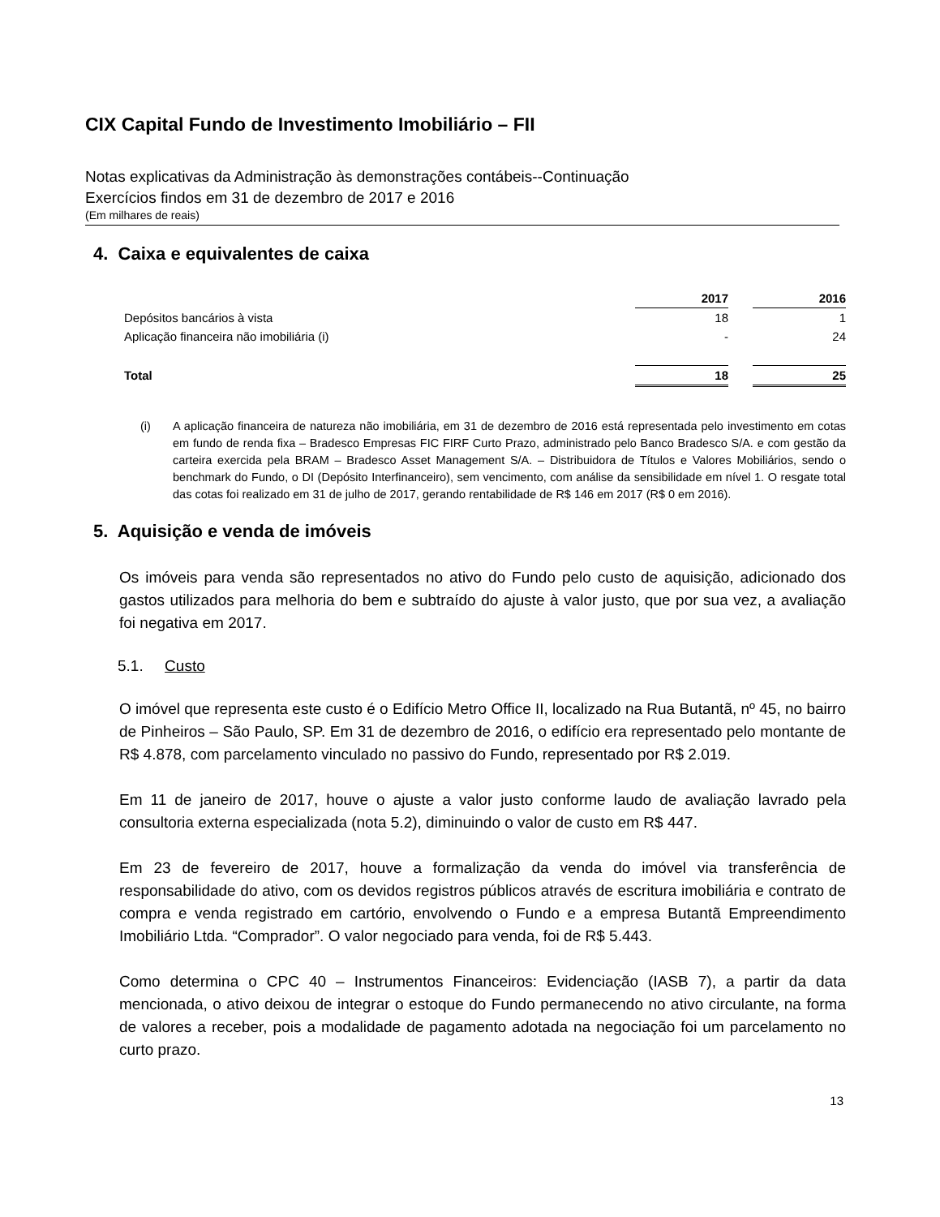CIX Capital Fundo de Investimento Imobiliário – FII
Notas explicativas da Administração às demonstrações contábeis--Continuação
Exercícios findos em 31 de dezembro de 2017 e 2016
(Em milhares de reais)
4. Caixa e equivalentes de caixa
| | 2017 | | 2016 |
| Depósitos bancários à vista | 18 | | 1 |
| Aplicação financeira não imobiliária (i) | - | | 24 |
| Total | 18 | | 25 |
(i) A aplicação financeira de natureza não imobiliária, em 31 de dezembro de 2016 está representada pelo investimento em cotas em fundo de renda fixa – Bradesco Empresas FIC FIRF Curto Prazo, administrado pelo Banco Bradesco S/A. e com gestão da carteira exercida pela BRAM – Bradesco Asset Management S/A. – Distribuidora de Títulos e Valores Mobiliários, sendo o benchmark do Fundo, o DI (Depósito Interfinanceiro), sem vencimento, com análise da sensibilidade em nível 1. O resgate total das cotas foi realizado em 31 de julho de 2017, gerando rentabilidade de R$ 146 em 2017 (R$ 0 em 2016).
5. Aquisição e venda de imóveis
Os imóveis para venda são representados no ativo do Fundo pelo custo de aquisição, adicionado dos gastos utilizados para melhoria do bem e subtraído do ajuste à valor justo, que por sua vez, a avaliação foi negativa em 2017.
5.1. Custo
O imóvel que representa este custo é o Edifício Metro Office II, localizado na Rua Butantã, nº 45, no bairro de Pinheiros – São Paulo, SP. Em 31 de dezembro de 2016, o edifício era representado pelo montante de R$ 4.878, com parcelamento vinculado no passivo do Fundo, representado por R$ 2.019.
Em 11 de janeiro de 2017, houve o ajuste a valor justo conforme laudo de avaliação lavrado pela consultoria externa especializada (nota 5.2), diminuindo o valor de custo em R$ 447.
Em 23 de fevereiro de 2017, houve a formalização da venda do imóvel via transferência de responsabilidade do ativo, com os devidos registros públicos através de escritura imobiliária e contrato de compra e venda registrado em cartório, envolvendo o Fundo e a empresa Butantã Empreendimento Imobiliário Ltda. “Comprador”. O valor negociado para venda, foi de R$ 5.443.
Como determina o CPC 40 – Instrumentos Financeiros: Evidenciação (IASB 7), a partir da data mencionada, o ativo deixou de integrar o estoque do Fundo permanecendo no ativo circulante, na forma de valores a receber, pois a modalidade de pagamento adotada na negociação foi um parcelamento no curto prazo.
13